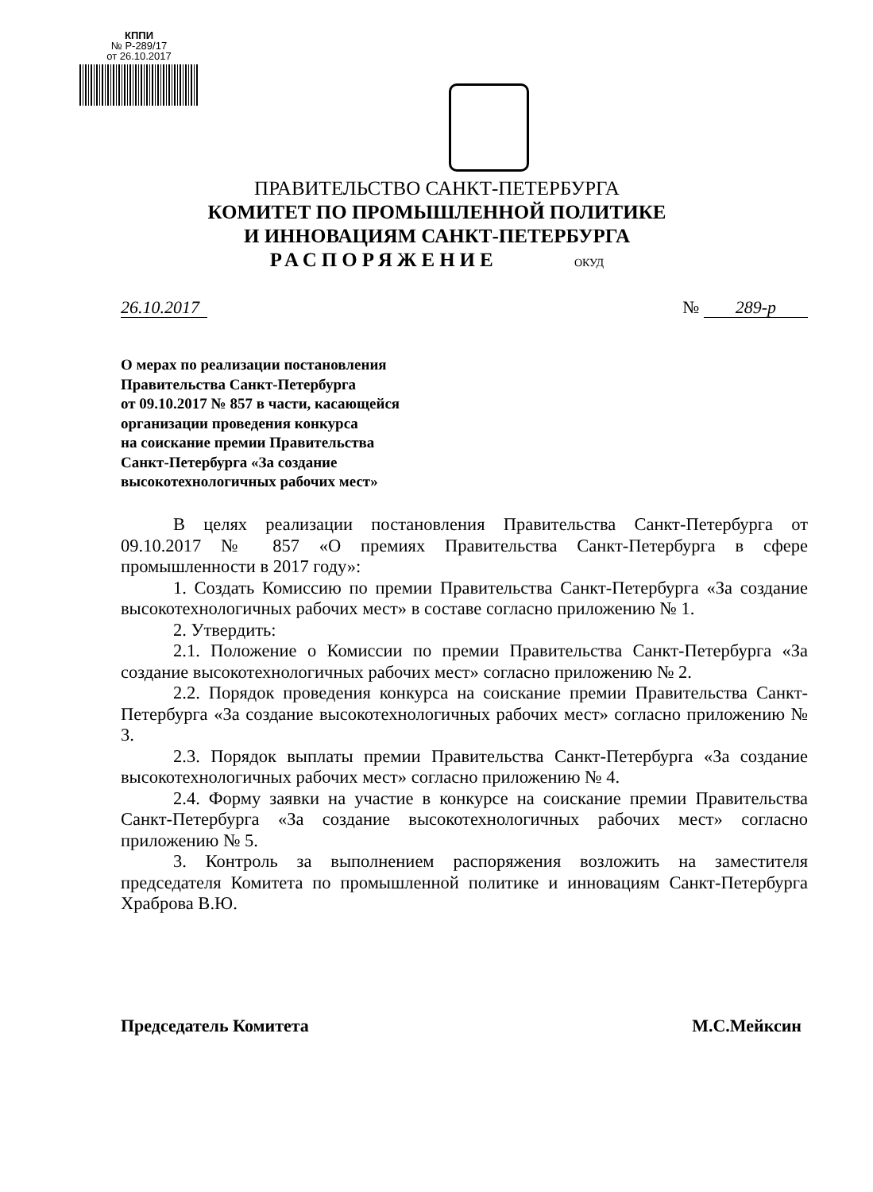КППИ
№ Р-289/17
от 26.10.2017
ПРАВИТЕЛЬСТВО САНКТ-ПЕТЕРБУРГА
КОМИТЕТ ПО ПРОМЫШЛЕННОЙ ПОЛИТИКЕ
И ИННОВАЦИЯМ САНКТ-ПЕТЕРБУРГА
РАСПОРЯЖЕНИЕ ОКУД
26.10.2017 № 289-р
О мерах по реализации постановления
Правительства Санкт-Петербурга
от 09.10.2017 № 857 в части, касающейся
организации проведения конкурса
на соискание премии Правительства
Санкт-Петербурга «За создание
высокотехнологичных рабочих мест»
В целях реализации постановления Правительства Санкт-Петербурга от 09.10.2017 № 857 «О премиях Правительства Санкт-Петербурга в сфере промышленности в 2017 году»:
1. Создать Комиссию по премии Правительства Санкт-Петербурга «За создание высокотехнологичных рабочих мест» в составе согласно приложению № 1.
2. Утвердить:
2.1. Положение о Комиссии по премии Правительства Санкт-Петербурга «За создание высокотехнологичных рабочих мест» согласно приложению № 2.
2.2. Порядок проведения конкурса на соискание премии Правительства Санкт-Петербурга «За создание высокотехнологичных рабочих мест» согласно приложению № 3.
2.3. Порядок выплаты премии Правительства Санкт-Петербурга «За создание высокотехнологичных рабочих мест» согласно приложению № 4.
2.4. Форму заявки на участие в конкурсе на соискание премии Правительства Санкт-Петербурга «За создание высокотехнологичных рабочих мест» согласно приложению № 5.
3. Контроль за выполнением распоряжения возложить на заместителя председателя Комитета по промышленной политике и инновациям Санкт-Петербурга Храброва В.Ю.
Председатель Комитета М.С.Мейксин